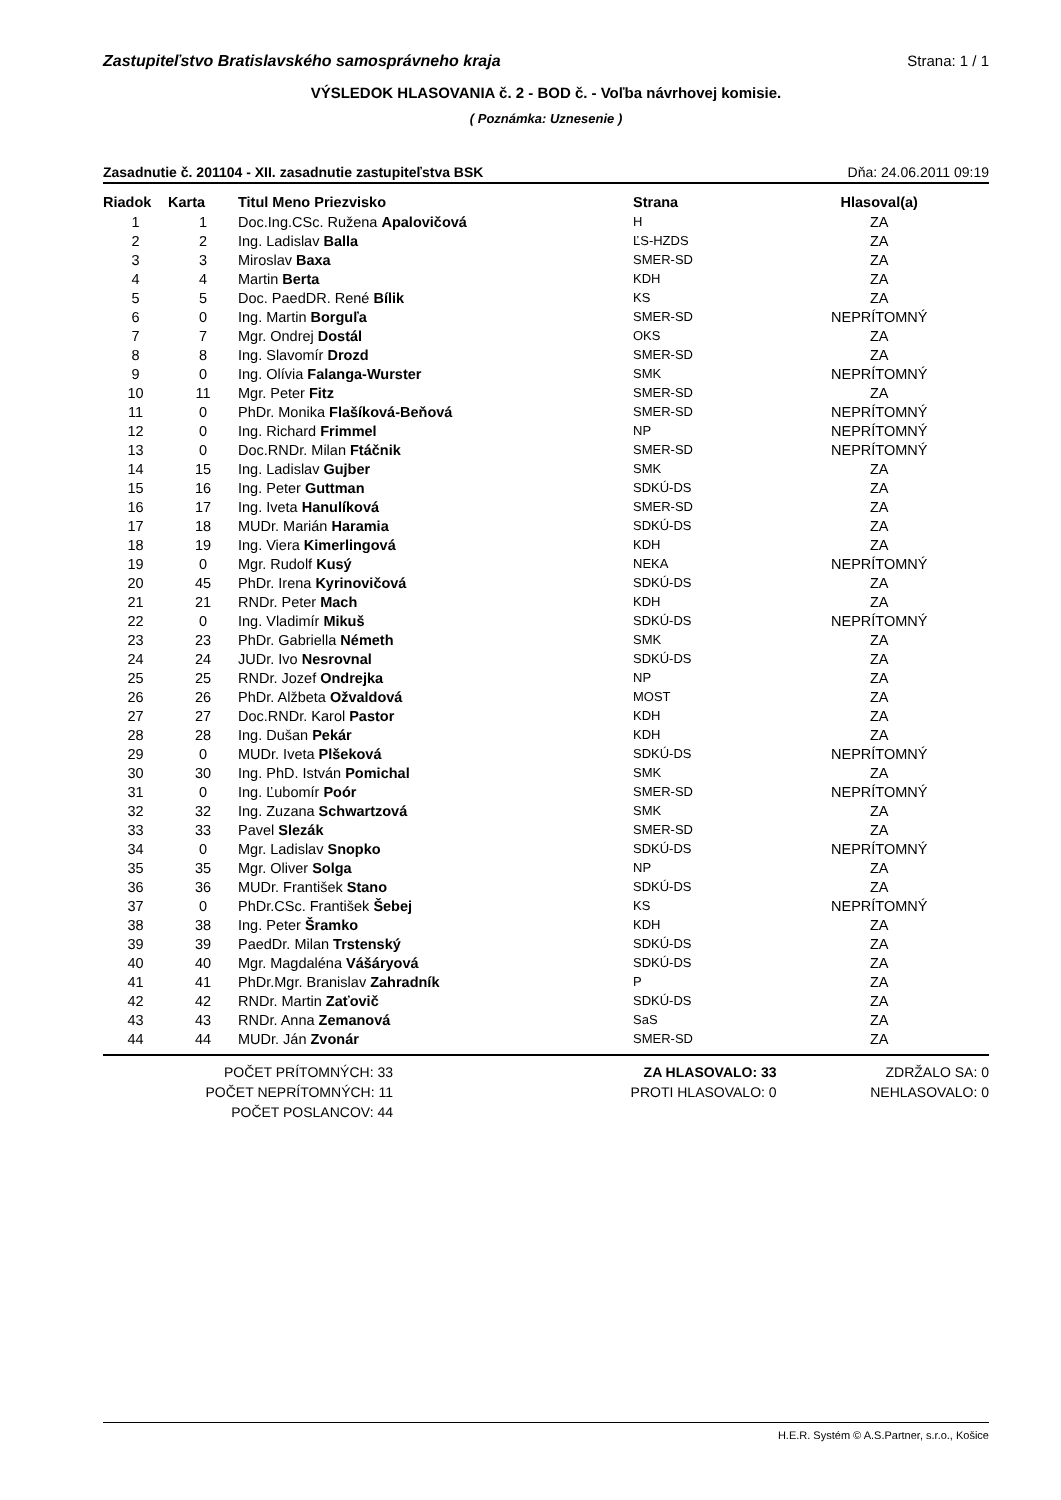Zastupiteľstvo Bratislavského samosprávneho kraja Strana: 1 / 1
VÝSLEDOK HLASOVANIA č. 2 - BOD č. - Voľba návrhovej komisie.
( Poznámka: Uznesenie )
Zasadnutie č. 201104 - XII. zasadnutie zastupiteľstva BSK Dňa: 24.06.2011 09:19
| Riadok | Karta | Titul Meno Priezvisko | Strana | Hlasoval(a) |
| --- | --- | --- | --- | --- |
| 1 | 1 | Doc.Ing.CSc. Ružena Apalovičová | H | ZA |
| 2 | 2 | Ing. Ladislav Balla | ĽS-HZDS | ZA |
| 3 | 3 | Miroslav Baxa | SMER-SD | ZA |
| 4 | 4 | Martin Berta | KDH | ZA |
| 5 | 5 | Doc. PaedDR. René Bílik | KS | ZA |
| 6 | 0 | Ing. Martin Borguľa | SMER-SD | NEPRÍTOMNÝ |
| 7 | 7 | Mgr. Ondrej Dostál | OKS | ZA |
| 8 | 8 | Ing. Slavomír Drozd | SMER-SD | ZA |
| 9 | 0 | Ing. Olívia Falanga-Wurster | SMK | NEPRÍTOMNÝ |
| 10 | 11 | Mgr. Peter Fitz | SMER-SD | ZA |
| 11 | 0 | PhDr. Monika Flašíková-Beňová | SMER-SD | NEPRÍTOMNÝ |
| 12 | 0 | Ing. Richard Frimmel | NP | NEPRÍTOMNÝ |
| 13 | 0 | Doc.RNDr. Milan Ftáčnik | SMER-SD | NEPRÍTOMNÝ |
| 14 | 15 | Ing. Ladislav Gujber | SMK | ZA |
| 15 | 16 | Ing. Peter Guttman | SDKÚ-DS | ZA |
| 16 | 17 | Ing. Iveta Hanulíková | SMER-SD | ZA |
| 17 | 18 | MUDr. Marián Haramia | SDKÚ-DS | ZA |
| 18 | 19 | Ing. Viera Kimerlingová | KDH | ZA |
| 19 | 0 | Mgr. Rudolf Kusý | NEKA | NEPRÍTOMNÝ |
| 20 | 45 | PhDr. Irena Kyrinovičová | SDKÚ-DS | ZA |
| 21 | 21 | RNDr. Peter Mach | KDH | ZA |
| 22 | 0 | Ing. Vladimír Mikuš | SDKÚ-DS | NEPRÍTOMNÝ |
| 23 | 23 | PhDr. Gabriella Németh | SMK | ZA |
| 24 | 24 | JUDr. Ivo Nesrovnal | SDKÚ-DS | ZA |
| 25 | 25 | RNDr. Jozef Ondrejka | NP | ZA |
| 26 | 26 | PhDr. Alžbeta Ožvaldová | MOST | ZA |
| 27 | 27 | Doc.RNDr. Karol Pastor | KDH | ZA |
| 28 | 28 | Ing. Dušan Pekár | KDH | ZA |
| 29 | 0 | MUDr. Iveta Plšeková | SDKÚ-DS | NEPRÍTOMNÝ |
| 30 | 30 | Ing. PhD. István Pomichal | SMK | ZA |
| 31 | 0 | Ing. Ľubomír Poór | SMER-SD | NEPRÍTOMNÝ |
| 32 | 32 | Ing. Zuzana Schwartzová | SMK | ZA |
| 33 | 33 | Pavel Slezák | SMER-SD | ZA |
| 34 | 0 | Mgr. Ladislav Snopko | SDKÚ-DS | NEPRÍTOMNÝ |
| 35 | 35 | Mgr. Oliver Solga | NP | ZA |
| 36 | 36 | MUDr. František Stano | SDKÚ-DS | ZA |
| 37 | 0 | PhDr.CSc. František Šebej | KS | NEPRÍTOMNÝ |
| 38 | 38 | Ing. Peter Šramko | KDH | ZA |
| 39 | 39 | PaedDr. Milan Trstenský | SDKÚ-DS | ZA |
| 40 | 40 | Mgr. Magdaléna Vášáryová | SDKÚ-DS | ZA |
| 41 | 41 | PhDr.Mgr. Branislav Zahradník | P | ZA |
| 42 | 42 | RNDr. Martin Zaťovič | SDKÚ-DS | ZA |
| 43 | 43 | RNDr. Anna Zemanová | SaS | ZA |
| 44 | 44 | MUDr. Ján Zvonár | SMER-SD | ZA |
POČET PRÍTOMNÝCH: 33
POČET NEPRÍTOMNÝCH: 11
POČET POSLANCOV: 44
ZA HLASOVALO: 33
PROTI HLASOVALO: 0
ZDRŽALO SA: 0
NEHLASOVALO: 0
H.E.R. Systém © A.S.Partner, s.r.o., Košice